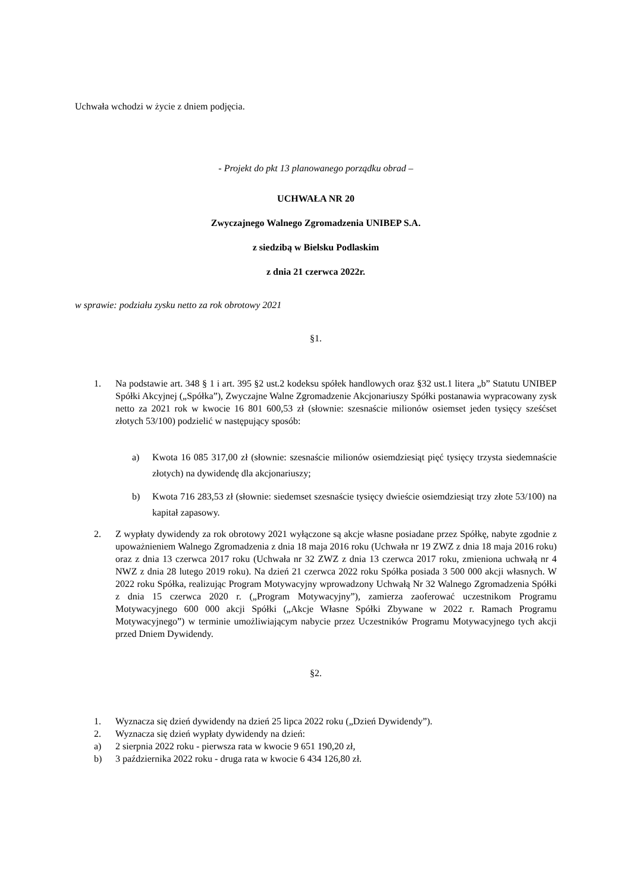Uchwała wchodzi w życie z dniem podjęcia.
- Projekt do pkt 13 planowanego porządku obrad –
UCHWAŁA NR 20
Zwyczajnego Walnego Zgromadzenia UNIBEP S.A.
z siedzibą w Bielsku Podlaskim
z dnia 21 czerwca 2022r.
w sprawie: podziału zysku netto za rok obrotowy 2021
§1.
1. Na podstawie art. 348 § 1 i art. 395 §2 ust.2 kodeksu spółek handlowych oraz §32 ust.1 litera „b” Statutu UNIBEP Spółki Akcyjnej („Spółka”), Zwyczajne Walne Zgromadzenie Akcjonariuszy Spółki postanawia wypracowany zysk netto za 2021 rok w kwocie 16 801 600,53 zł (słownie: szesnaście milionów osiemset jeden tysięcy sześćset złotych 53/100) podzielić w następujący sposób:
a) Kwota 16 085 317,00 zł (słownie: szesnaście milionów osiemdziesiąt pięć tysięcy trzysta siedemnaście złotych) na dywidendę dla akcjonariuszy;
b) Kwota 716 283,53 zł (słownie: siedemset szesnaście tysięcy dwieście osiemdziesiąt trzy złote 53/100) na kapitał zapasowy.
2. Z wypłaty dywidendy za rok obrotowy 2021 wyłączone są akcje własne posiadane przez Spółkę, nabyte zgodnie z upoważnieniem Walnego Zgromadzenia z dnia 18 maja 2016 roku (Uchwała nr 19 ZWZ z dnia 18 maja 2016 roku) oraz z dnia 13 czerwca 2017 roku (Uchwała nr 32 ZWZ z dnia 13 czerwca 2017 roku, zmieniona uchwałą nr 4 NWZ z dnia 28 lutego 2019 roku). Na dzień 21 czerwca 2022 roku Spółka posiada 3 500 000 akcji własnych. W 2022 roku Spółka, realizując Program Motywacyjny wprowadzony Uchwałą Nr 32 Walnego Zgromadzenia Spółki z dnia 15 czerwca 2020 r. („Program Motywacyjny”), zamierza zaoferować uczestnikom Programu Motywacyjnego 600 000 akcji Spółki („Akcje Własne Spółki Zbywane w 2022 r. Ramach Programu Motywacyjnego”) w terminie umożliwiającym nabycie przez Uczestników Programu Motywacyjnego tych akcji przed Dniem Dywidendy.
§2.
1. Wyznacza się dzień dywidendy na dzień 25 lipca 2022 roku („Dzień Dywidendy”).
2. Wyznacza się dzień wypłaty dywidendy na dzień:
a) 2 sierpnia 2022 roku - pierwsza rata w kwocie 9 651 190,20 zł,
b) 3 października 2022 roku - druga rata w kwocie 6 434 126,80 zł.